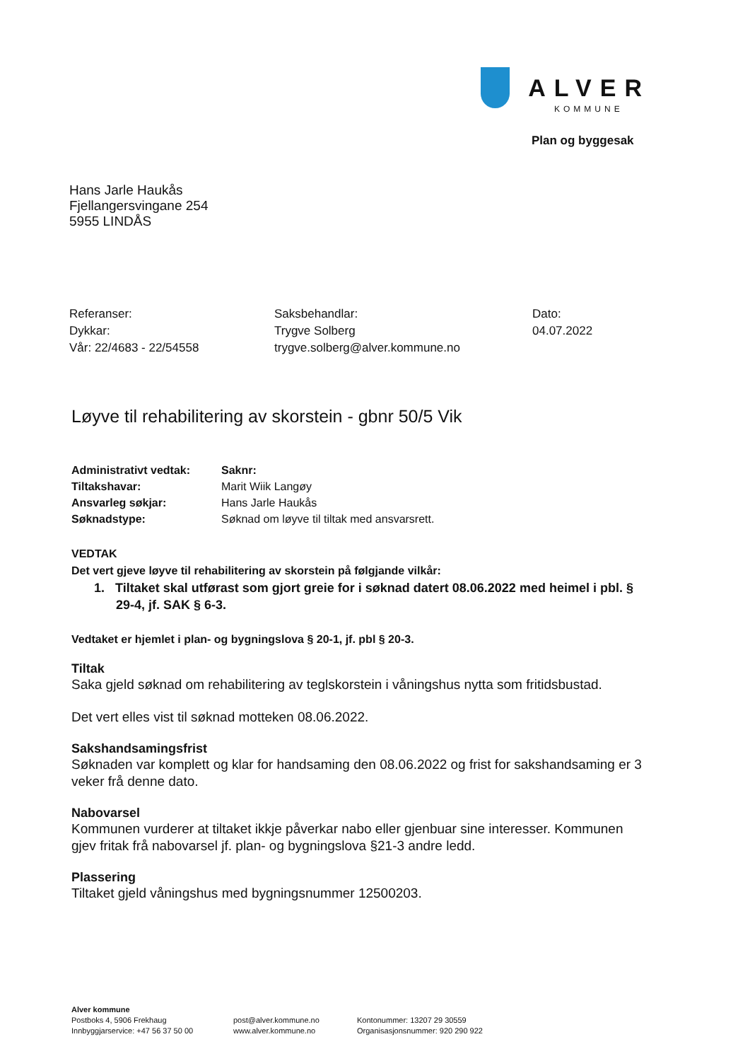ALVER
KOMMUNE
Plan og byggesak
Hans Jarle Haukås
Fjellangersvingane 254
5955 LINDÅS
Referanser:
Dykkar:
Vår: 22/4683 - 22/54558
Saksbehandlar:
Trygve Solberg
trygve.solberg@alver.kommune.no
Dato:
04.07.2022
Løyve til rehabilitering av skorstein - gbnr 50/5 Vik
| Administrativt vedtak: | Saknr: |
| Tiltakshavar: | Marit Wiik Langøy |
| Ansvarleg søkjar: | Hans Jarle Haukås |
| Søknadstype: | Søknad om løyve til tiltak med ansvarsrett. |
VEDTAK
Det vert gjeve løyve til rehabilitering av skorstein på følgjande vilkår:
1. Tiltaket skal utførast som gjort greie for i søknad datert 08.06.2022 med heimel i pbl. § 29-4, jf. SAK § 6-3.
Vedtaket er hjemlet i plan- og bygningslova § 20-1, jf. pbl § 20-3.
Tiltak
Saka gjeld søknad om rehabilitering av teglskorstein i våningshus nytta som fritidsbustad.
Det vert elles vist til søknad motteken 08.06.2022.
Sakshandsamingsfrist
Søknaden var komplett og klar for handsaming den 08.06.2022 og frist for sakshandsaming er 3 veker frå denne dato.
Nabovarsel
Kommunen vurderer at tiltaket ikkje påverkar nabo eller gjenbuar sine interesser. Kommunen gjev fritak frå nabovarsel jf. plan- og bygningslova §21-3 andre ledd.
Plassering
Tiltaket gjeld våningshus med bygningsnummer 12500203.
Alver kommune
Postboks 4, 5906 Frekhaug
Innbyggjarservice: +47 56 37 50 00
post@alver.kommune.no
www.alver.kommune.no
Kontonummer: 13207 29 30559
Organisasjonsnummer: 920 290 922